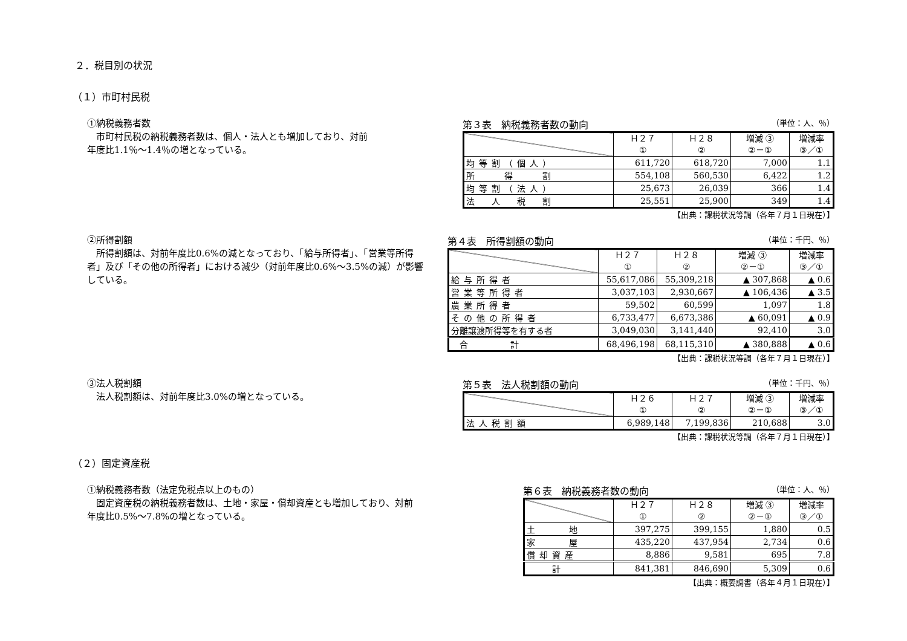２．税目別の状況
（１）市町村民税
①納税義務者数
市町村民税の納税義務者数は、個人・法人とも増加しており、対前
年度比1.1％～1.4％の増となっている。
第３表　納税義務者数の動向 （単位：人、％）
| | Ｈ２７ ① | Ｈ２８ ② | 増減 ③ ②－① | 増減率 ③／① |
| --- | --- | --- | --- | --- |
| 均等割（個人） | 611,720 | 618,720 | 7,000 | 1.1 |
| 所 得 割 | 554,108 | 560,530 | 6,422 | 1.2 |
| 均等割（法人） | 25,673 | 26,039 | 366 | 1.4 |
| 法 人 税 割 | 25,551 | 25,900 | 349 | 1.4 |
【出典：課税状況等調（各年７月１日現在）】
②所得割額
所得割額は、対前年度比0.6%の減となっており、「給与所得者」、「営業等所得者」及び「その他の所得者」における減少（対前年度比0.6%～3.5%の減）が影響している。
第４表　所得割額の動向 （単位：千円、％）
| | Ｈ２７ ① | Ｈ２８ ② | 増減 ③ ②－① | 増減率 ③／① |
| --- | --- | --- | --- | --- |
| 給与所得者 | 55,617,086 | 55,309,218 | ▲ 307,868 | ▲ 0.6 |
| 営業等所得者 | 3,037,103 | 2,930,667 | ▲ 106,436 | ▲ 3.5 |
| 農業所得者 | 59,502 | 60,599 | 1,097 | 1.8 |
| その他の所得者 | 6,733,477 | 6,673,386 | ▲ 60,091 | ▲ 0.9 |
| 分離譲渡所得等を有する者 | 3,049,030 | 3,141,440 | 92,410 | 3.0 |
| 合 計 | 68,496,198 | 68,115,310 | ▲ 380,888 | ▲ 0.6 |
【出典：課税状況等調（各年７月１日現在）】
③法人税割額
法人税割額は、対前年度比3.0%の増となっている。
第５表　法人税割額の動向 （単位：千円、％）
| | Ｈ２６ ① | Ｈ２７ ② | 増減 ③ ②－① | 増減率 ③／① |
| --- | --- | --- | --- | --- |
| 法人税割額 | 6,989,148 | 7,199,836 | 210,688 | 3.0 |
【出典：課税状況等調（各年７月１日現在）】
（２）固定資産税
①納税義務者数（法定免税点以上のもの）
固定資産税の納税義務者数は、土地・家屋・償却資産とも増加しており、対前
年度比0.5%～7.8%の増となっている。
第６表　納税義務者数の動向 （単位：人、％）
| | Ｈ２７ ① | Ｈ２８ ② | 増減 ③ ②－① | 増減率 ③／① |
| --- | --- | --- | --- | --- |
| 土 地 | 397,275 | 399,155 | 1,880 | 0.5 |
| 家 屋 | 435,220 | 437,954 | 2,734 | 0.6 |
| 償却資産 | 8,886 | 9,581 | 695 | 7.8 |
| 計 | 841,381 | 846,690 | 5,309 | 0.6 |
【出典：概要調書（各年４月１日現在）】